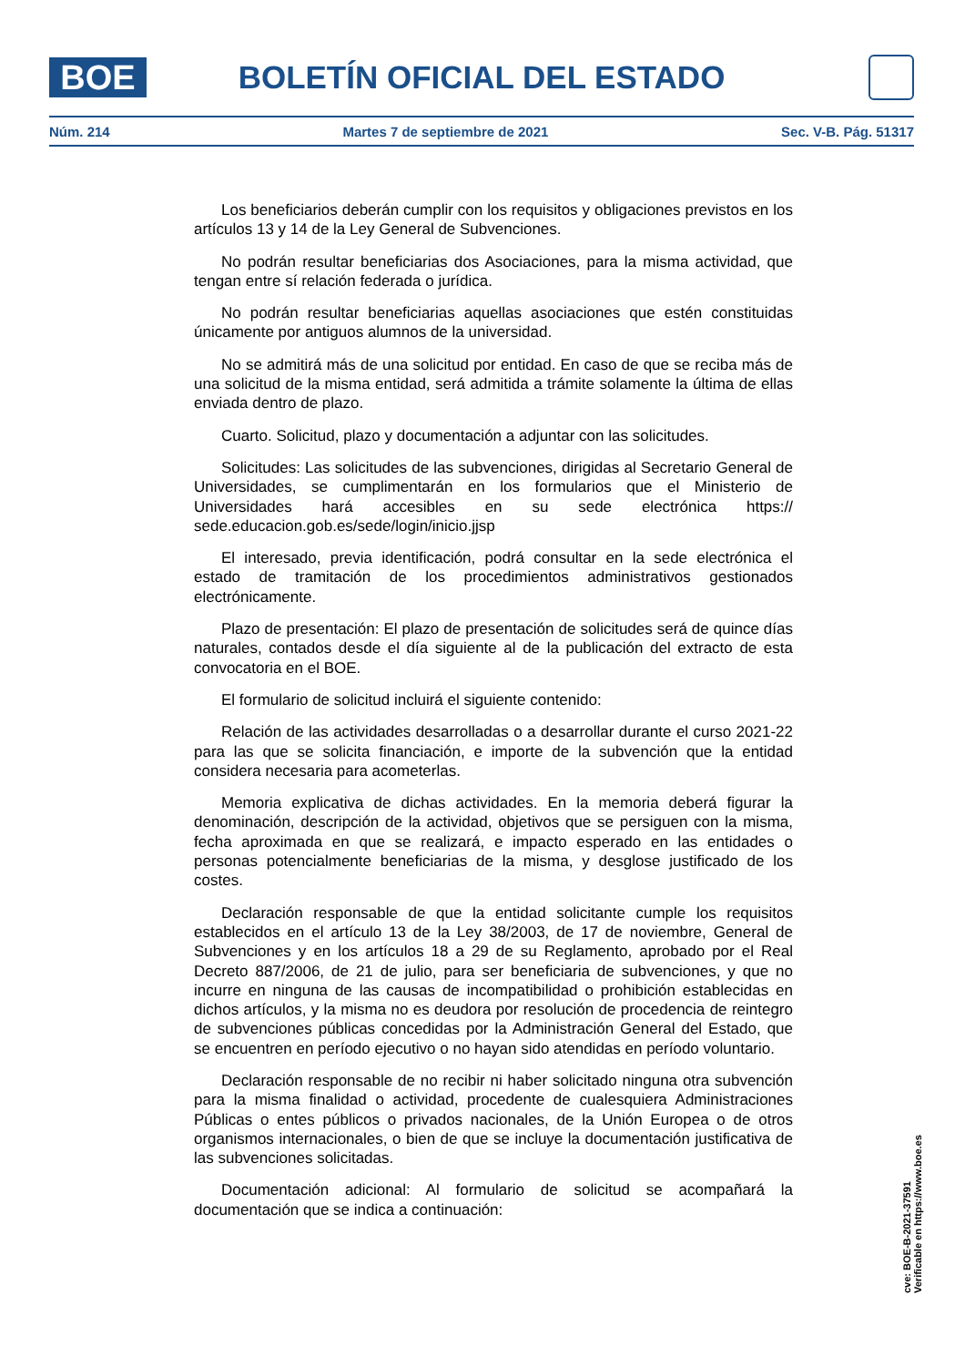BOE
BOLETÍN OFICIAL DEL ESTADO
Núm. 214 Martes 7 de septiembre de 2021 Sec. V-B. Pág. 51317
Los beneficiarios deberán cumplir con los requisitos y obligaciones previstos en los artículos 13 y 14 de la Ley General de Subvenciones.
No podrán resultar beneficiarias dos Asociaciones, para la misma actividad, que tengan entre sí relación federada o jurídica.
No podrán resultar beneficiarias aquellas asociaciones que estén constituidas únicamente por antiguos alumnos de la universidad.
No se admitirá más de una solicitud por entidad. En caso de que se reciba más de una solicitud de la misma entidad, será admitida a trámite solamente la última de ellas enviada dentro de plazo.
Cuarto. Solicitud, plazo y documentación a adjuntar con las solicitudes.
Solicitudes: Las solicitudes de las subvenciones, dirigidas al Secretario General de Universidades, se cumplimentarán en los formularios que el Ministerio de Universidades hará accesibles en su sede electrónica https:// sede.educacion.gob.es/sede/login/inicio.jjsp
El interesado, previa identificación, podrá consultar en la sede electrónica el estado de tramitación de los procedimientos administrativos gestionados electrónicamente.
Plazo de presentación: El plazo de presentación de solicitudes será de quince días naturales, contados desde el día siguiente al de la publicación del extracto de esta convocatoria en el BOE.
El formulario de solicitud incluirá el siguiente contenido:
Relación de las actividades desarrolladas o a desarrollar durante el curso 2021-22 para las que se solicita financiación, e importe de la subvención que la entidad considera necesaria para acometerlas.
Memoria explicativa de dichas actividades. En la memoria deberá figurar la denominación, descripción de la actividad, objetivos que se persiguen con la misma, fecha aproximada en que se realizará, e impacto esperado en las entidades o personas potencialmente beneficiarias de la misma, y desglose justificado de los costes.
Declaración responsable de que la entidad solicitante cumple los requisitos establecidos en el artículo 13 de la Ley 38/2003, de 17 de noviembre, General de Subvenciones y en los artículos 18 a 29 de su Reglamento, aprobado por el Real Decreto 887/2006, de 21 de julio, para ser beneficiaria de subvenciones, y que no incurre en ninguna de las causas de incompatibilidad o prohibición establecidas en dichos artículos, y la misma no es deudora por resolución de procedencia de reintegro de subvenciones públicas concedidas por la Administración General del Estado, que se encuentren en período ejecutivo o no hayan sido atendidas en período voluntario.
Declaración responsable de no recibir ni haber solicitado ninguna otra subvención para la misma finalidad o actividad, procedente de cualesquiera Administraciones Públicas o entes públicos o privados nacionales, de la Unión Europea o de otros organismos internacionales, o bien de que se incluye la documentación justificativa de las subvenciones solicitadas.
Documentación adicional: Al formulario de solicitud se acompañará la documentación que se indica a continuación:
cve: BOE-B-2021-37591
Verificable en https://www.boe.es